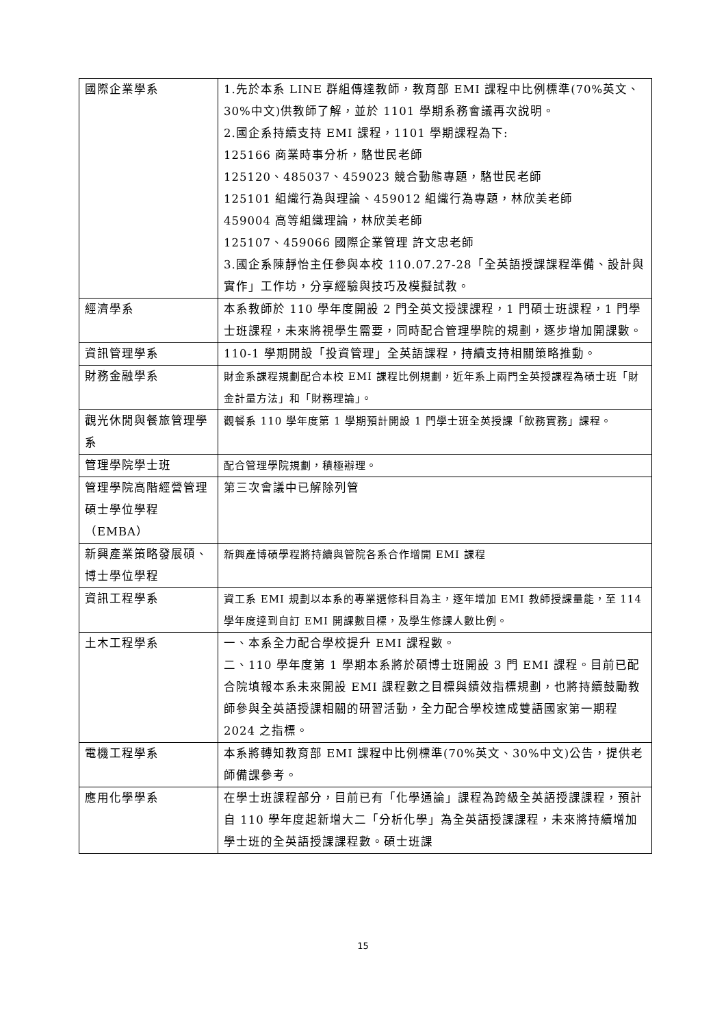| 國際企業學系 | 1.先於本系 LINE 群組傳達教師，教育部 EMI 課程中比例標準(70%英文、30%中文)供教師了解，並於 1101 學期系務會議再次說明。 2.國企系持續支持 EMI 課程，1101 學期課程為下: 125166 商業時事分析，駱世民老師 125120、485037、459023 競合動態專題，駱世民老師 125101 組織行為與理論、459012 組織行為專題，林欣美老師 459004 高等組織理論，林欣美老師 125107、459066 國際企業管理 許文忠老師 3.國企系陳靜怡主任參與本校 110.07.27-28「全英語授課課程準備、設計與實作」工作坊，分享經驗與技巧及模擬試教。 |
| 經濟學系 | 本系教師於 110 學年度開設 2 門全英文授課課程，1 門碩士班課程，1 門學士班課程，未來將視學生需要，同時配合管理學院的規劃，逐步增加開課數。 |
| 資訊管理學系 | 110-1 學期開設「投資管理」全英語課程，持續支持相關策略推動。 |
| 財務金融學系 | 財金系課程規劃配合本校 EMI 課程比例規劃，近年系上兩門全英授課程為碩士班「財金計量方法」和「財務理論」。 |
| 觀光休閒與餐旅管理學系 | 觀餐系 110 學年度第 1 學期預計開設 1 門學士班全英授課「飲務實務」課程。 |
| 管理學院學士班 | 配合管理學院規劃，積極辦理。 |
| 管理學院高階經營管理碩士學位學程（EMBA） | 第三次會議中已解除列管 |
| 新興產業策略發展碩、博士學位學程 | 新興產博碩學程將持續與管院各系合作增開 EMI 課程 |
| 資訊工程學系 | 資工系 EMI 規劃以本系的專業選修科目為主，逐年增加 EMI 教師授課量能，至 114 學年度達到自訂 EMI 開課數目標，及學生修課人數比例。 |
| 土木工程學系 | 一、本系全力配合學校提升 EMI 課程數。 二、110 學年度第 1 學期本系將於碩博士班開設 3 門 EMI 課程。目前已配合院填報本系未來開設 EMI 課程數之目標與績效指標規劃，也將持續鼓勵教師參與全英語授課相關的研習活動，全力配合學校達成雙語國家第一期程 2024 之指標。 |
| 電機工程學系 | 本系將轉知教育部 EMI 課程中比例標準(70%英文、30%中文)公告，提供老師備課參考。 |
| 應用化學學系 | 在學士班課程部分，目前已有「化學通論」課程為跨級全英語授課課程，預計自 110 學年度起新增大二「分析化學」為全英語授課課程，未來將持續增加學士班的全英語授課課程數。碩士班課 |
15